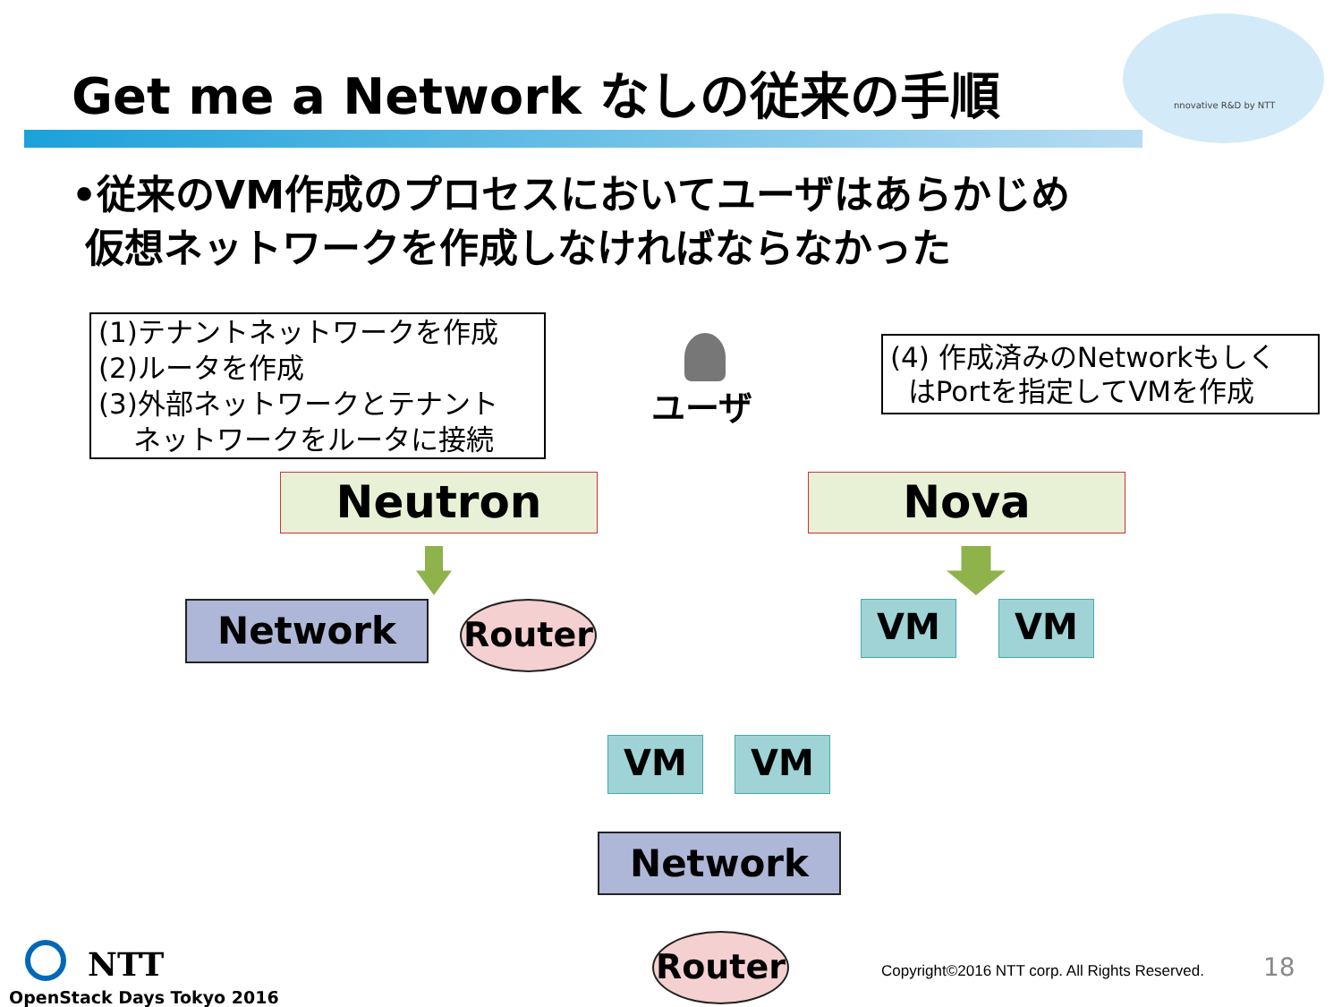nnovative R&D by NTT
Get me a Network なしの従来の手順
•従来のVM作成のプロセスにおいてユーザはあらかじめ
仮想ネットワークを作成しなければならなかった
(1)テナントネットワークを作成
(2)ルータを作成
(3)外部ネットワークとテナント
ネットワークをルータに接続
ユーザ
(4) 作成済みのNetworkもしく
はPortを指定してVMを作成
Neutron Nova
Network Router VM VM
VM VM
Network
Router
NTT
OpenStack Days Tokyo 2016
Copyright©2016 NTT corp. All Rights Reserved.
18